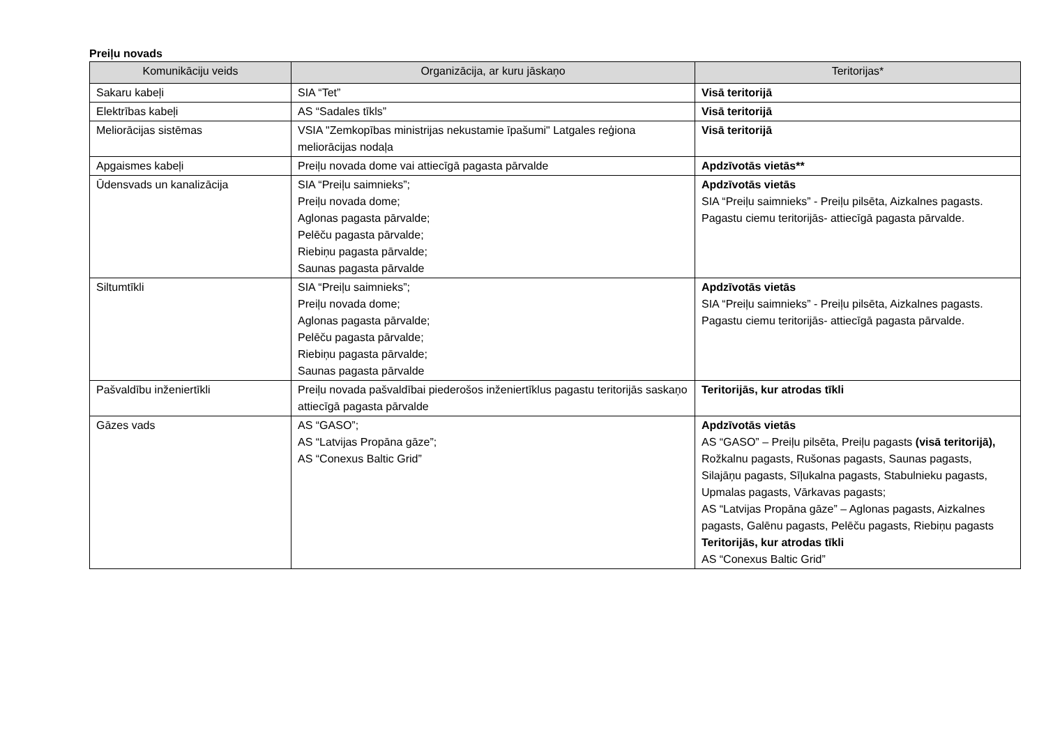Preiļu novads
| Komunikāciju veids | Organizācija, ar kuru jāskaņo | Teritorijas* |
| --- | --- | --- |
| Sakaru kabeļi | SIA “Tet” | Visā teritorijā |
| Elektrības kabeļi | AS “Sadales tīkls” | Visā teritorijā |
| Meliorācijas sistēmas | VSIA "Zemkopības ministrijas nekustamie īpašumi" Latgales reģiona meliorācijas nodaļa | Visā teritorijā |
| Apgaismes kabeļi | Preiļu novada dome vai attiecīgā pagasta pārvalde | Apdzīvotās vietās** |
| Ūdensvads un kanalizācija | SIA “Preiļu saimnieks”; Preiļu novada dome; Aglonas pagasta pārvalde; Pelēču pagasta pārvalde; Riebiņu pagasta pārvalde; Saunas pagasta pārvalde | Apdzīvotās vietās SIA “Preiļu saimnieks” - Preiļu pilsēta, Aizkalnes pagasts. Pagastu ciemu teritorijās- attiecīgā pagasta pārvalde. |
| Siltumtīkli | SIA “Preiļu saimnieks”; Preiļu novada dome; Aglonas pagasta pārvalde; Pelēču pagasta pārvalde; Riebiņu pagasta pārvalde; Saunas pagasta pārvalde | Apdzīvotās vietās SIA “Preiļu saimnieks” - Preiļu pilsēta, Aizkalnes pagasts. Pagastu ciemu teritorijās- attiecīgā pagasta pārvalde. |
| Pašvaldību inženiertīkli | Preiļu novada pašvaldībai piederošos inženiertīklus pagastu teritorijās saskaņo attiecīgā pagasta pārvalde | Teritorijās, kur atrodas tīkli |
| Gāzes vads | AS “GASO”; AS “Latvijas Propāna gāze”; AS “Conexus Baltic Grid” | Apdzīvotās vietās AS “GASO” – Preiļu pilsēta, Preiļu pagasts (visā teritorijā), Rožkalnu pagasts, Rušonas pagasts, Saunas pagasts, Silajāņu pagasts, Sīļukalna pagasts, Stabulnieku pagasts, Upmalas pagasts, Vārkavas pagasts; AS “Latvijas Propāna gāze” – Aglonas pagasts, Aizkalnes pagasts, Galēnu pagasts, Pelēču pagasts, Riebiņu pagasts Teritorijās, kur atrodas tīkli AS “Conexus Baltic Grid” |